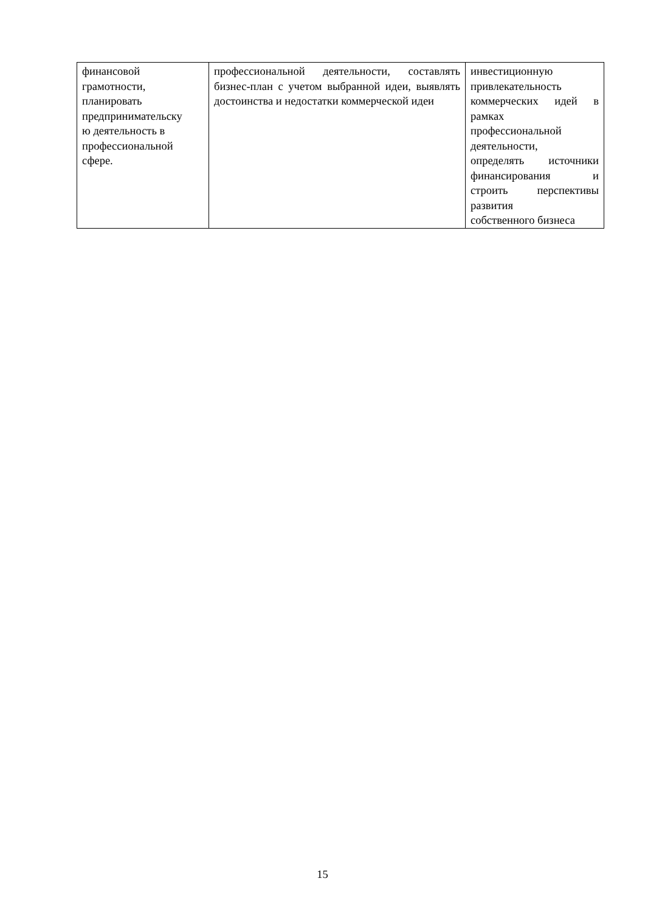| финансовой грамотности, планировать предпринимательску ю деятельность в профессиональной сфере. | профессиональной деятельности, составлять бизнес-план с учетом выбранной идеи, выявлять достоинства и недостатки коммерческой идеи | инвестиционную привлекательность коммерческих идей в рамках профессиональной деятельности, определять источники финансирования и строить перспективы развития собственного бизнеса |
15